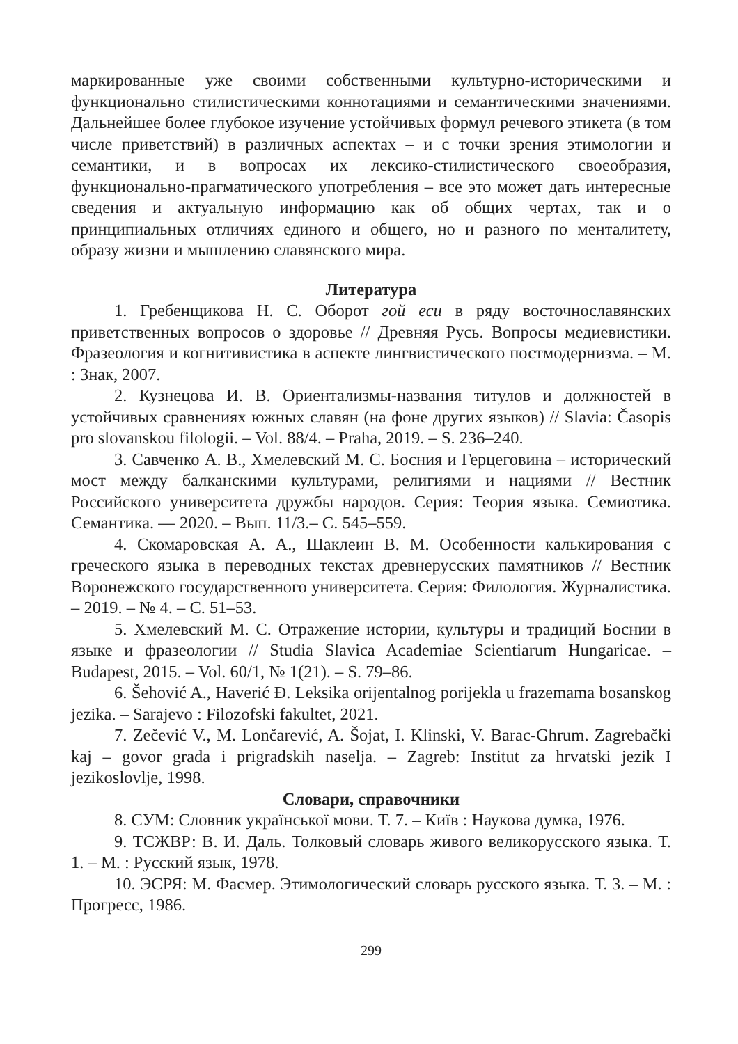маркированные уже своими собственными культурно-историческими и функционально стилистическими коннотациями и семантическими значениями. Дальнейшее более глубокое изучение устойчивых формул речевого этикета (в том числе приветствий) в различных аспектах – и с точки зрения этимологии и семантики, и в вопросах их лексико-стилистического своеобразия, функционально-прагматического употребления – все это может дать интересные сведения и актуальную информацию как об общих чертах, так и о принципиальных отличиях единого и общего, но и разного по менталитету, образу жизни и мышлению славянского мира.
Литература
1. Гребенщикова Н. С. Оборот гой еси в ряду восточнославянских приветственных вопросов о здоровье // Древняя Русь. Вопросы медиевистики. Фразеология и когнитивистика в аспекте лингвистического постмодернизма. – М. : Знак, 2007.
2. Кузнецова И. В. Ориентализмы-названия титулов и должностей в устойчивых сравнениях южных славян (на фоне других языков) // Slavia: Časopis pro slovanskou filologii. – Vol. 88/4. – Praha, 2019. – S. 236–240.
3. Савченко А. В., Хмелевский М. С. Босния и Герцеговина – исторический мост между балканскими культурами, религиями и нациями // Вестник Российского университета дружбы народов. Серия: Теория языка. Семиотика. Семантика. — 2020. – Вып. 11/3.– С. 545–559.
4. Скомаровская А. А., Шаклеин В. М. Особенности калькирования с греческого языка в переводных текстах древнерусских памятников // Вестник Воронежского государственного университета. Серия: Филология. Журналистика. – 2019. – № 4. – С. 51–53.
5. Хмелевский М. С. Отражение истории, культуры и традиций Боснии в языке и фразеологии // Studia Slavica Academiae Scientiarum Hungaricae. – Budapest, 2015. – Vol. 60/1, № 1(21). – S. 79–86.
6. Šehović A., Haverić Đ. Leksika orijentalnog porijekla u frazemama bosanskog jezika. – Sarajevo : Filozofski fakultet, 2021.
7. Zečević V., M. Lončarević, A. Šojat, I. Klinski, V. Barac-Ghrum. Zagrebački kaj – govor grada i prigradskih naselja. – Zagreb: Institut za hrvatski jezik I jezikoslovlje, 1998.
Словари, справочники
8. СУМ: Словник української мови. Т. 7. – Київ : Наукова думка, 1976.
9. ТСЖВР: В. И. Даль. Толковый словарь живого великорусского языка. Т. 1. – М. : Русский язык, 1978.
10. ЭСРЯ: М. Фасмер. Этимологический словарь русского языка. Т. 3. – М. : Прогресс, 1986.
299